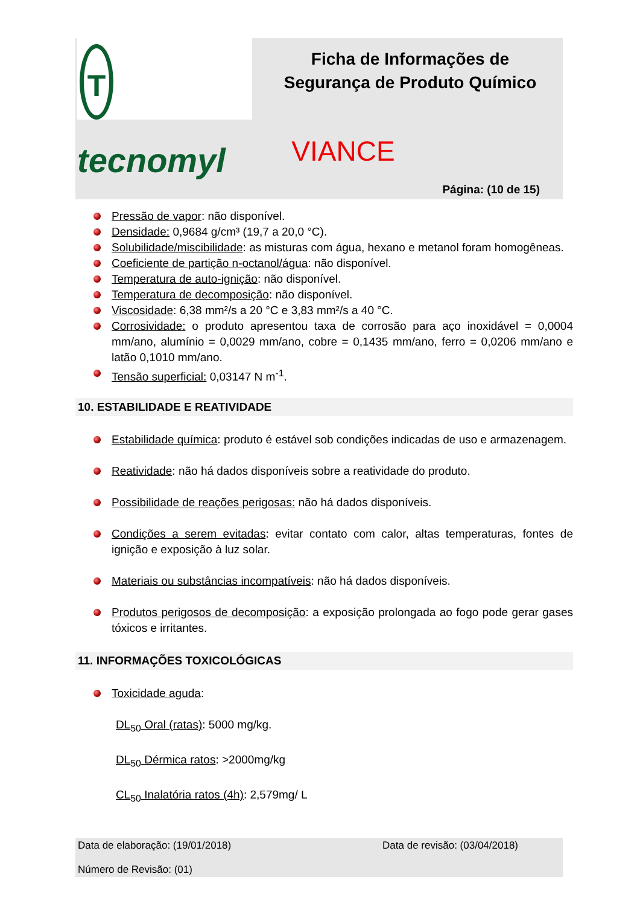Ttecnomyl
Ficha de Informações de Segurança de Produto Químico
VIANCE
Página: (10 de 15)
Pressão de vapor: não disponível.
Densidade: 0,9684 g/cm³ (19,7 a 20,0 °C).
Solubilidade/miscibilidade: as misturas com água, hexano e metanol foram homogêneas.
Coeficiente de partição n-octanol/água: não disponível.
Temperatura de auto-ignição: não disponível.
Temperatura de decomposição: não disponível.
Viscosidade: 6,38 mm²/s a 20 °C e 3,83 mm²/s a 40 °C.
Corrosividade: o produto apresentou taxa de corrosão para aço inoxidável = 0,0004 mm/ano, alumínio = 0,0029 mm/ano, cobre = 0,1435 mm/ano, ferro = 0,0206 mm/ano e latão 0,1010 mm/ano.
Tensão superficial: 0,03147 N m<sup>-1</sup>.
10. ESTABILIDADE E REATIVIDADE
Estabilidade química: produto é estável sob condições indicadas de uso e armazenagem.
Reatividade: não há dados disponíveis sobre a reatividade do produto.
Possibilidade de reações perigosas: não há dados disponíveis.
Condições a serem evitadas: evitar contato com calor, altas temperaturas, fontes de ignição e exposição à luz solar.
Materiais ou substâncias incompatíveis: não há dados disponíveis.
Produtos perigosos de decomposição: a exposição prolongada ao fogo pode gerar gases tóxicos e irritantes.
11. INFORMAÇÕES TOXICOLÓGICAS
Toxicidade aguda:
DL<sub>50</sub> Oral (ratas): 5000 mg/kg.
DL<sub>50</sub> Dérmica ratos: >2000mg/kg
CL<sub>50</sub> Inalatória ratos (4h): 2,579mg/ L
Data de elaboração: (19/01/2018) Data de revisão: (03/04/2018)
Número de Revisão: (01)